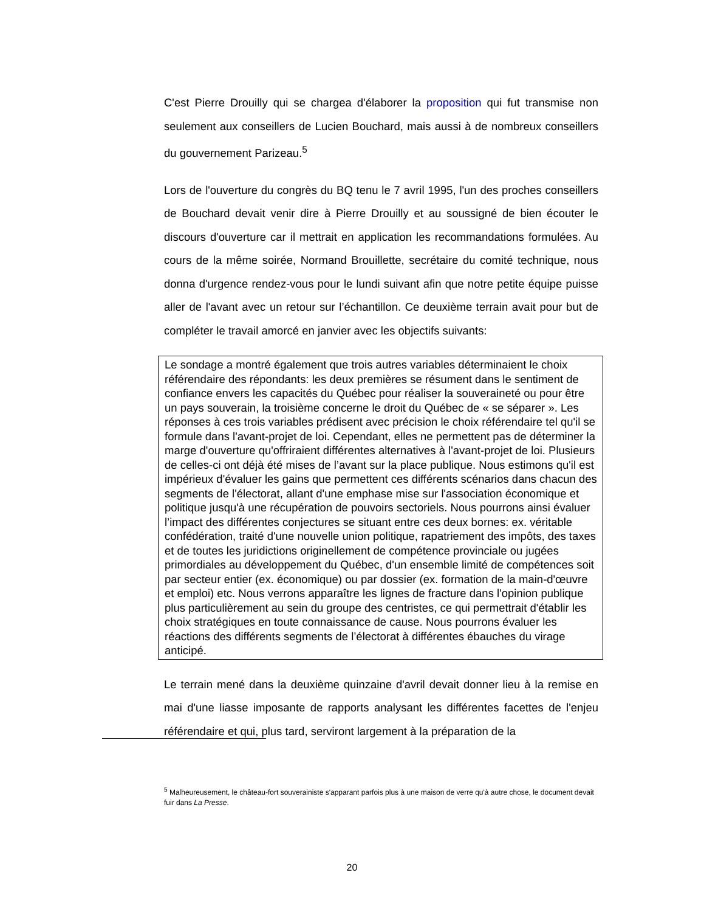C'est Pierre Drouilly qui se chargea d'élaborer la proposition qui fut transmise non seulement aux conseillers de Lucien Bouchard, mais aussi à de nombreux conseillers du gouvernement Parizeau.<sup>5</sup>
Lors de l'ouverture du congrès du BQ tenu le 7 avril 1995, l'un des proches conseillers de Bouchard devait venir dire à Pierre Drouilly et au soussigné de bien écouter le discours d'ouverture car il mettrait en application les recommandations formulées. Au cours de la même soirée, Normand Brouillette, secrétaire du comité technique, nous donna d'urgence rendez-vous pour le lundi suivant afin que notre petite équipe puisse aller de l'avant avec un retour sur l’échantillon. Ce deuxième terrain avait pour but de compléter le travail amorcé en janvier avec les objectifs suivants:
Le sondage a montré également que trois autres variables déterminaient le choix référendaire des répondants: les deux premières se résument dans le sentiment de confiance envers les capacités du Québec pour réaliser la souveraineté ou pour être un pays souverain, la troisième concerne le droit du Québec de « se séparer ». Les réponses à ces trois variables prédisent avec précision le choix référendaire tel qu'il se formule dans l'avant-projet de loi. Cependant, elles ne permettent pas de déterminer la marge d'ouverture qu'offriraient différentes alternatives à l'avant-projet de loi. Plusieurs de celles-ci ont déjà été mises de l’avant sur la place publique. Nous estimons qu'il est impérieux d'évaluer les gains que permettent ces différents scénarios dans chacun des segments de l'électorat, allant d'une emphase mise sur l'association économique et politique jusqu'à une récupération de pouvoirs sectoriels. Nous pourrons ainsi évaluer l’impact des différentes conjectures se situant entre ces deux bornes: ex. véritable confédération, traité d'une nouvelle union politique, rapatriement des impôts, des taxes et de toutes les juridictions originellement de compétence provinciale ou jugées primordiales au développement du Québec, d'un ensemble limité de compétences soit par secteur entier (ex. économique) ou par dossier (ex. formation de la main-d'œuvre et emploi) etc. Nous verrons apparaître les lignes de fracture dans l'opinion publique plus particulièrement au sein du groupe des centristes, ce qui permettrait d'établir les choix stratégiques en toute connaissance de cause. Nous pourrons évaluer les réactions des différents segments de l’électorat à différentes ébauches du virage anticipé.
Le terrain mené dans la deuxième quinzaine d'avril devait donner lieu à la remise en mai d'une liasse imposante de rapports analysant les différentes facettes de l'enjeu référendaire et qui, plus tard, serviront largement à la préparation de la
<sup>5</sup> Malheureusement, le château-fort souverainiste s'apparant parfois plus à une maison de verre qu'à autre chose, le document devait fuir dans La Presse.
20